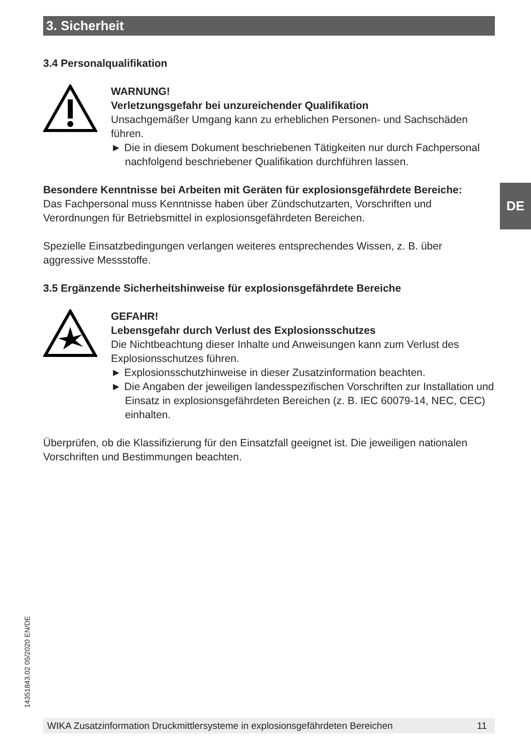3. Sicherheit
DE
3.4 Personalqualifikation
WARNUNG!
Verletzungsgefahr bei unzureichender Qualifikation
Unsachgemäßer Umgang kann zu erheblichen Personen- und Sachschäden führen.
► Die in diesem Dokument beschriebenen Tätigkeiten nur durch Fachpersonal nachfolgend beschriebener Qualifikation durchführen lassen.
Besondere Kenntnisse bei Arbeiten mit Geräten für explosionsgefährdete Bereiche:
Das Fachpersonal muss Kenntnisse haben über Zündschutzarten, Vorschriften und Verordnungen für Betriebsmittel in explosionsgefährdeten Bereichen.
Spezielle Einsatzbedingungen verlangen weiteres entsprechendes Wissen, z. B. über aggressive Messstoffe.
3.5 Ergänzende Sicherheitshinweise für explosionsgefährdete Bereiche
GEFAHR!
Lebensgefahr durch Verlust des Explosionsschutzes
Die Nichtbeachtung dieser Inhalte und Anweisungen kann zum Verlust des Explosionsschutzes führen.
► Explosionsschutzhinweise in dieser Zusatzinformation beachten.
► Die Angaben der jeweiligen landesspezifischen Vorschriften zur Installation und Einsatz in explosionsgefährdeten Bereichen (z. B. IEC 60079-14, NEC, CEC) einhalten.
Überprüfen, ob die Klassifizierung für den Einsatzfall geeignet ist. Die jeweiligen nationalen Vorschriften und Bestimmungen beachten.
14351843.02 05/2020 EN/DE
WIKA Zusatzinformation Druckmittlersysteme in explosionsgefährdeten Bereichen 11